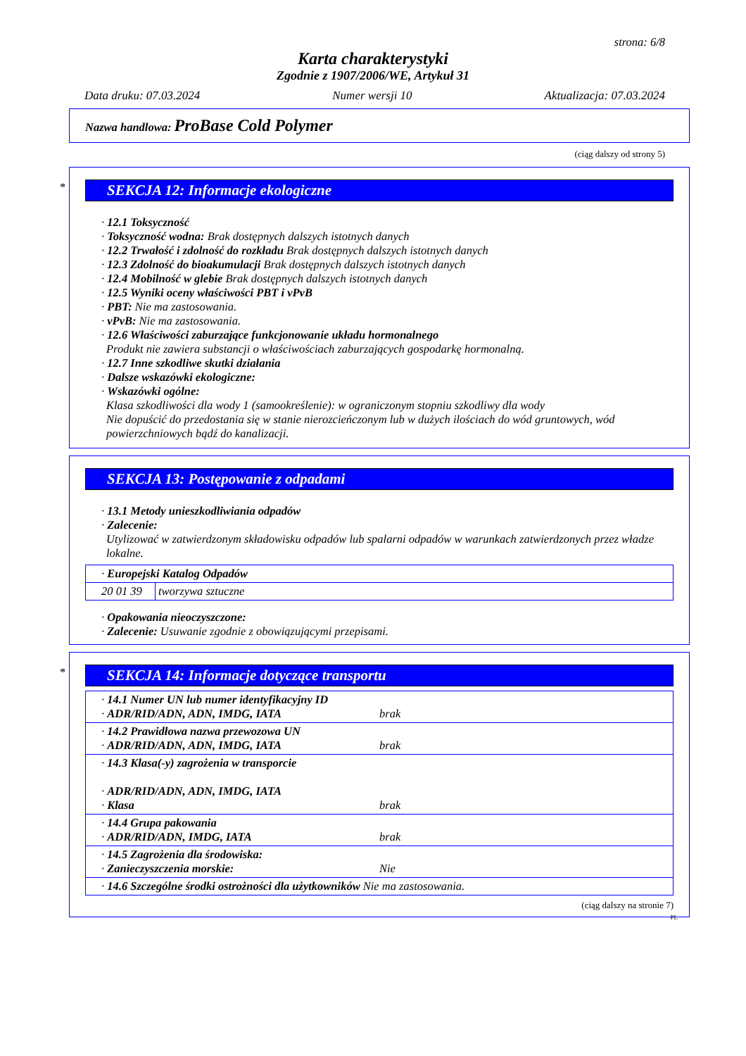strona: 6/8
Karta charakterystyki
Zgodnie z 1907/2006/WE, Artykuł 31
Data druku: 07.03.2024 Numer wersji 10 Aktualizacja: 07.03.2024
Nazwa handlowa: ProBase Cold Polymer
(ciąg dalszy od strony 5)
*
SEKCJA 12: Informacje ekologiczne
· 12.1 Toksyczność
· Toksyczność wodna: Brak dostępnych dalszych istotnych danych
· 12.2 Trwałość i zdolność do rozkładu Brak dostępnych dalszych istotnych danych
· 12.3 Zdolność do bioakumulacji Brak dostępnych dalszych istotnych danych
· 12.4 Mobilność w glebie Brak dostępnych dalszych istotnych danych
· 12.5 Wyniki oceny właściwości PBT i vPvB
· PBT: Nie ma zastosowania.
· vPvB: Nie ma zastosowania.
· 12.6 Właściwości zaburzające funkcjonowanie układu hormonalnego
Produkt nie zawiera substancji o właściwościach zaburzających gospodarkę hormonalną.
· 12.7 Inne szkodliwe skutki działania
· Dalsze wskazówki ekologiczne:
· Wskazówki ogólne:
Klasa szkodliwości dla wody 1 (samookreślenie): w ograniczonym stopniu szkodliwy dla wody
Nie dopuścić do przedostania się w stanie nierozcieńczonym lub w dużych ilościach do wód gruntowych, wód powierzchniowych bądź do kanalizacji.
SEKCJA 13: Postępowanie z odpadami
· 13.1 Metody unieszkodliwiania odpadów
· Zalecenie:
Utylizować w zatwierdzonym składowisku odpadów lub spalarni odpadów w warunkach zatwierdzonych przez władze lokalne.
| · Europejski Katalog Odpadów | |
| 20 01 39 | tworzywa sztuczne |
· Opakowania nieoczyszczone:
· Zalecenie: Usuwanie zgodnie z obowiązującymi przepisami.
*
SEKCJA 14: Informacje dotyczące transportu
| · 14.1 Numer UN lub numer identyfikacyjny ID · ADR/RID/ADN, ADN, IMDG, IATA brak |
| · 14.2 Prawidłowa nazwa przewozowa UN · ADR/RID/ADN, ADN, IMDG, IATA brak |
| · 14.3 Klasa(-y) zagrożenia w transporcie · ADR/RID/ADN, ADN, IMDG, IATA · Klasa brak |
| · 14.4 Grupa pakowania · ADR/RID/ADN, IMDG, IATA brak |
| · 14.5 Zagrożenia dla środowiska: · Zanieczyszczenia morskie: Nie |
| · 14.6 Szczególne środki ostrożności dla użytkowników Nie ma zastosowania. |
(ciąg dalszy na stronie 7)
PL